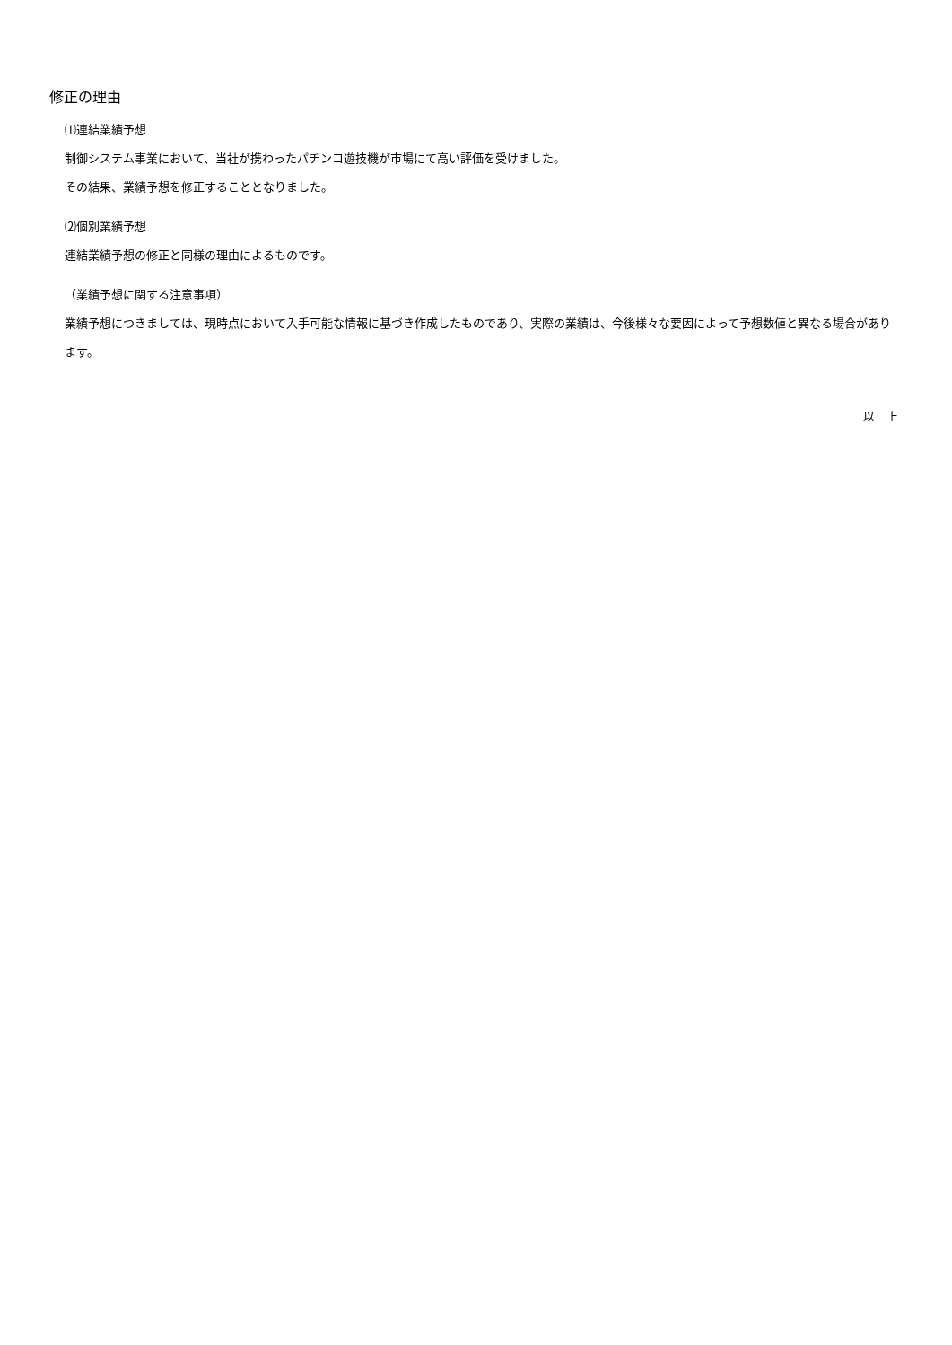修正の理由
⑴連結業績予想
制御システム事業において、当社が携わったパチンコ遊技機が市場にて高い評価を受けました。
その結果、業績予想を修正することとなりました。
⑵個別業績予想
連結業績予想の修正と同様の理由によるものです。
（業績予想に関する注意事項）
業績予想につきましては、現時点において入手可能な情報に基づき作成したものであり、実際の業績は、今後様々な要因によって予想数値と異なる場合があります。
以　上